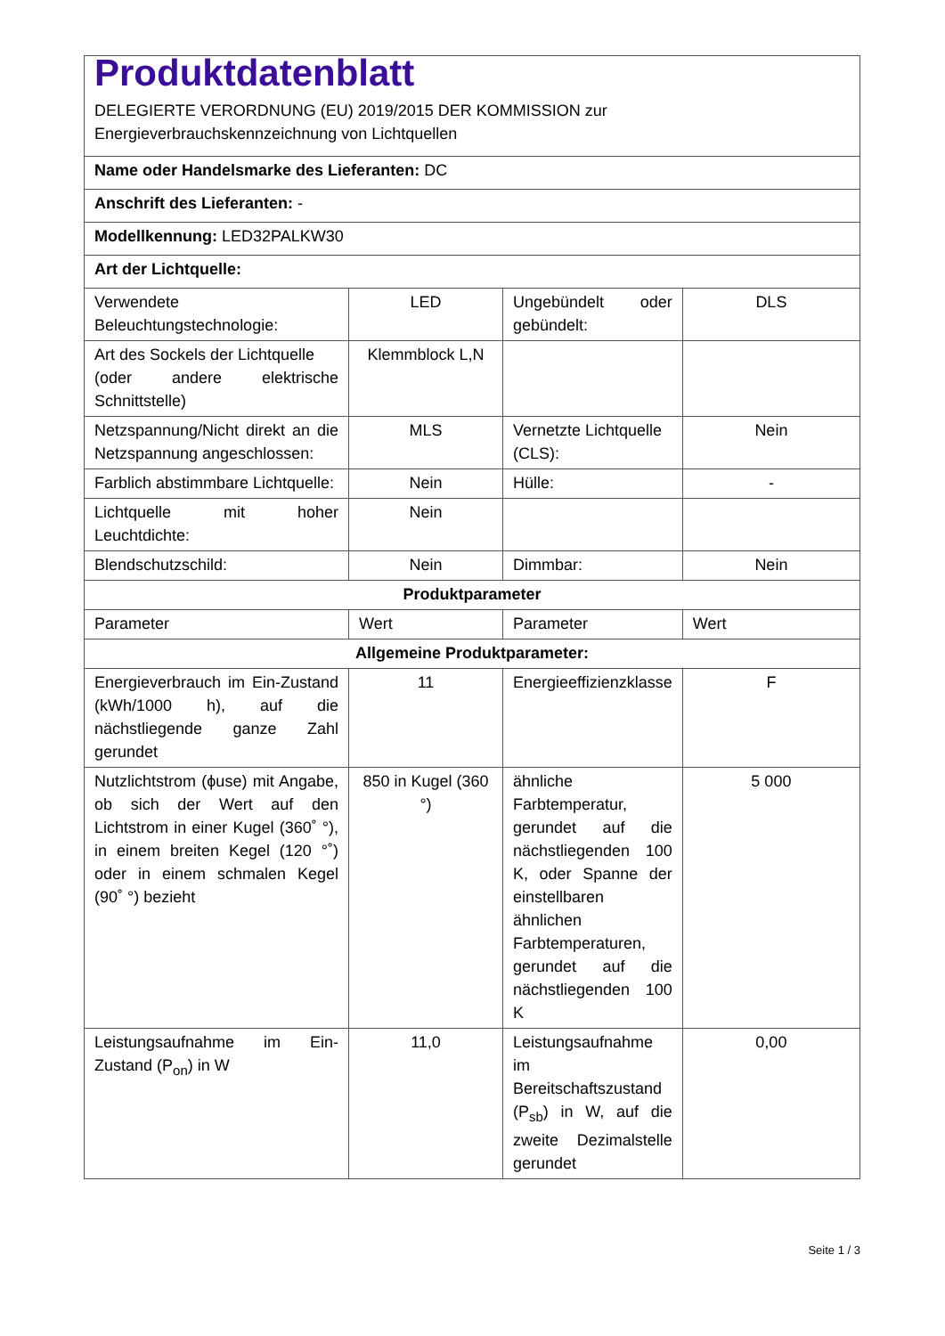| Produktdatenblatt DELEGIERTE VERORDNUNG (EU) 2019/2015 DER KOMMISSION zur Energieverbrauchskennzeichnung von Lichtquellen | | | |
| Name oder Handelsmarke des Lieferanten: DC | | | |
| Anschrift des Lieferanten: - | | | |
| Modellkennung: LED32PALKW30 | | | |
| Art der Lichtquelle: | | | |
| Verwendete Beleuchtungstechnologie: | LED | Ungebündelt oder gebündelt: | DLS |
| Art des Sockels der Lichtquelle (oder andere elektrische Schnittstelle) | Klemmblock L,N | | |
| Netzspannung/Nicht direkt an die Netzspannung angeschlossen: | MLS | Vernetzte Lichtquelle (CLS): | Nein |
| Farblich abstimmbare Lichtquelle: | Nein | Hülle: | - |
| Lichtquelle mit hoher Leuchtdichte: | Nein | | |
| Blendschutzschild: | Nein | Dimmbar: | Nein |
| Produktparameter | | | |
| Parameter | Wert | Parameter | Wert |
| Allgemeine Produktparameter: | | | |
| Energieverbrauch im Ein-Zustand (kWh/1000 h), auf die nächstliegende ganze Zahl gerundet | 11 | Energieeffizienzklasse | F |
| Nutzlichtstrom (ϕuse) mit Angabe, ob sich der Wert auf den Lichtstrom in einer Kugel (360˚ °), in einem breiten Kegel (120 °˚) oder in einem schmalen Kegel (90˚ °) bezieht | 850 in Kugel (360 °) | ähnliche Farbtemperatur, gerundet auf die nächstliegenden 100 K, oder Spanne der einstellbaren ähnlichen Farbtemperaturen, gerundet auf die nächstliegenden 100 K | 5 000 |
| Leistungsaufnahme im Ein-Zustand (P<sub>on</sub>) in W | 11,0 | Leistungsaufnahme im Bereitschaftszustand (P<sub>sb</sub>) in W, auf die zweite Dezimalstelle gerundet | 0,00 |
Seite 1 / 3